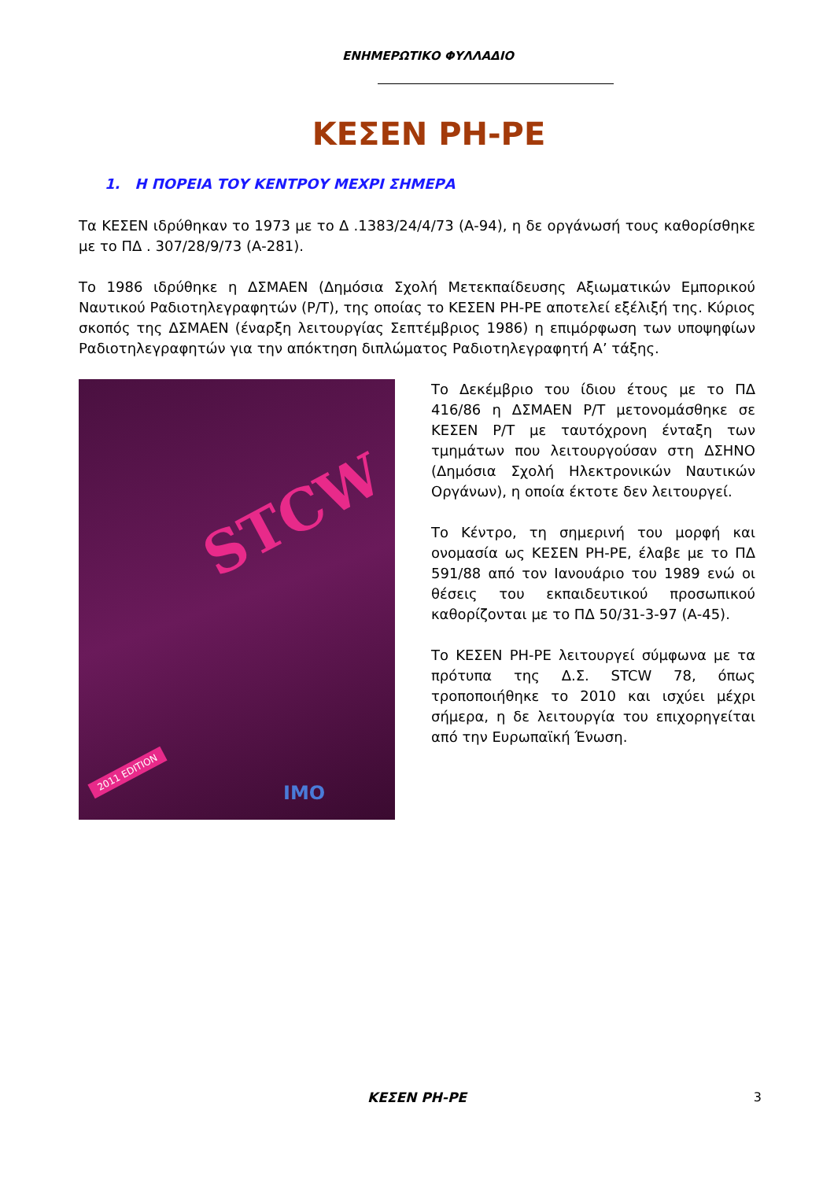ΕΝΗΜΕΡΩΤΙΚΟ ΦΥΛΛΑΔΙΟ
ΚΕΣΕΝ ΡΗ-ΡΕ
1. Η ΠΟΡΕΙΑ ΤΟΥ ΚΕΝΤΡΟΥ ΜΕΧΡΙ ΣΗΜΕΡΑ
Τα ΚΕΣΕΝ ιδρύθηκαν το 1973 με το Δ .1383/24/4/73 (Α-94), η δε οργάνωσή τους καθορίσθηκε με το ΠΔ . 307/28/9/73 (Α-281).
Το 1986 ιδρύθηκε η ΔΣΜΑΕΝ (Δημόσια Σχολή Μετεκπαίδευσης Αξιωματικών Εμπορικού Ναυτικού Ραδιοτηλεγραφητών (Ρ/Τ), της οποίας το ΚΕΣΕΝ ΡΗ-ΡΕ αποτελεί εξέλιξή της. Κύριος σκοπός της ΔΣΜΑΕΝ (έναρξη λειτουργίας Σεπτέμβριος 1986) η επιμόρφωση των υποψηφίων Ραδιοτηλεγραφητών για την απόκτηση διπλώματος Ραδιοτηλεγραφητή Α’ τάξης.
STCW
2011 EDITION
IMO
Το Δεκέμβριο του ίδιου έτους με το ΠΔ 416/86 η ΔΣΜΑΕΝ Ρ/Τ μετονομάσθηκε σε ΚΕΣΕΝ Ρ/Τ με ταυτόχρονη ένταξη των τμημάτων που λειτουργούσαν στη ΔΣΗΝΟ (Δημόσια Σχολή Ηλεκτρονικών Ναυτικών Οργάνων), η οποία έκτοτε δεν λειτουργεί.
Το Κέντρο, τη σημερινή του μορφή και ονομασία ως ΚΕΣΕΝ ΡΗ-ΡΕ, έλαβε με το ΠΔ 591/88 από τον Ιανουάριο του 1989 ενώ οι θέσεις του εκπαιδευτικού προσωπικού καθορίζονται με το ΠΔ 50/31-3-97 (Α-45).
Το ΚΕΣΕΝ ΡΗ-ΡΕ λειτουργεί σύμφωνα με τα πρότυπα της Δ.Σ. STCW 78, όπως τροποποιήθηκε το 2010 και ισχύει μέχρι σήμερα, η δε λειτουργία του επιχορηγείται από την Ευρωπαϊκή Ένωση.
ΚΕΣΕΝ ΡΗ-ΡΕ
3